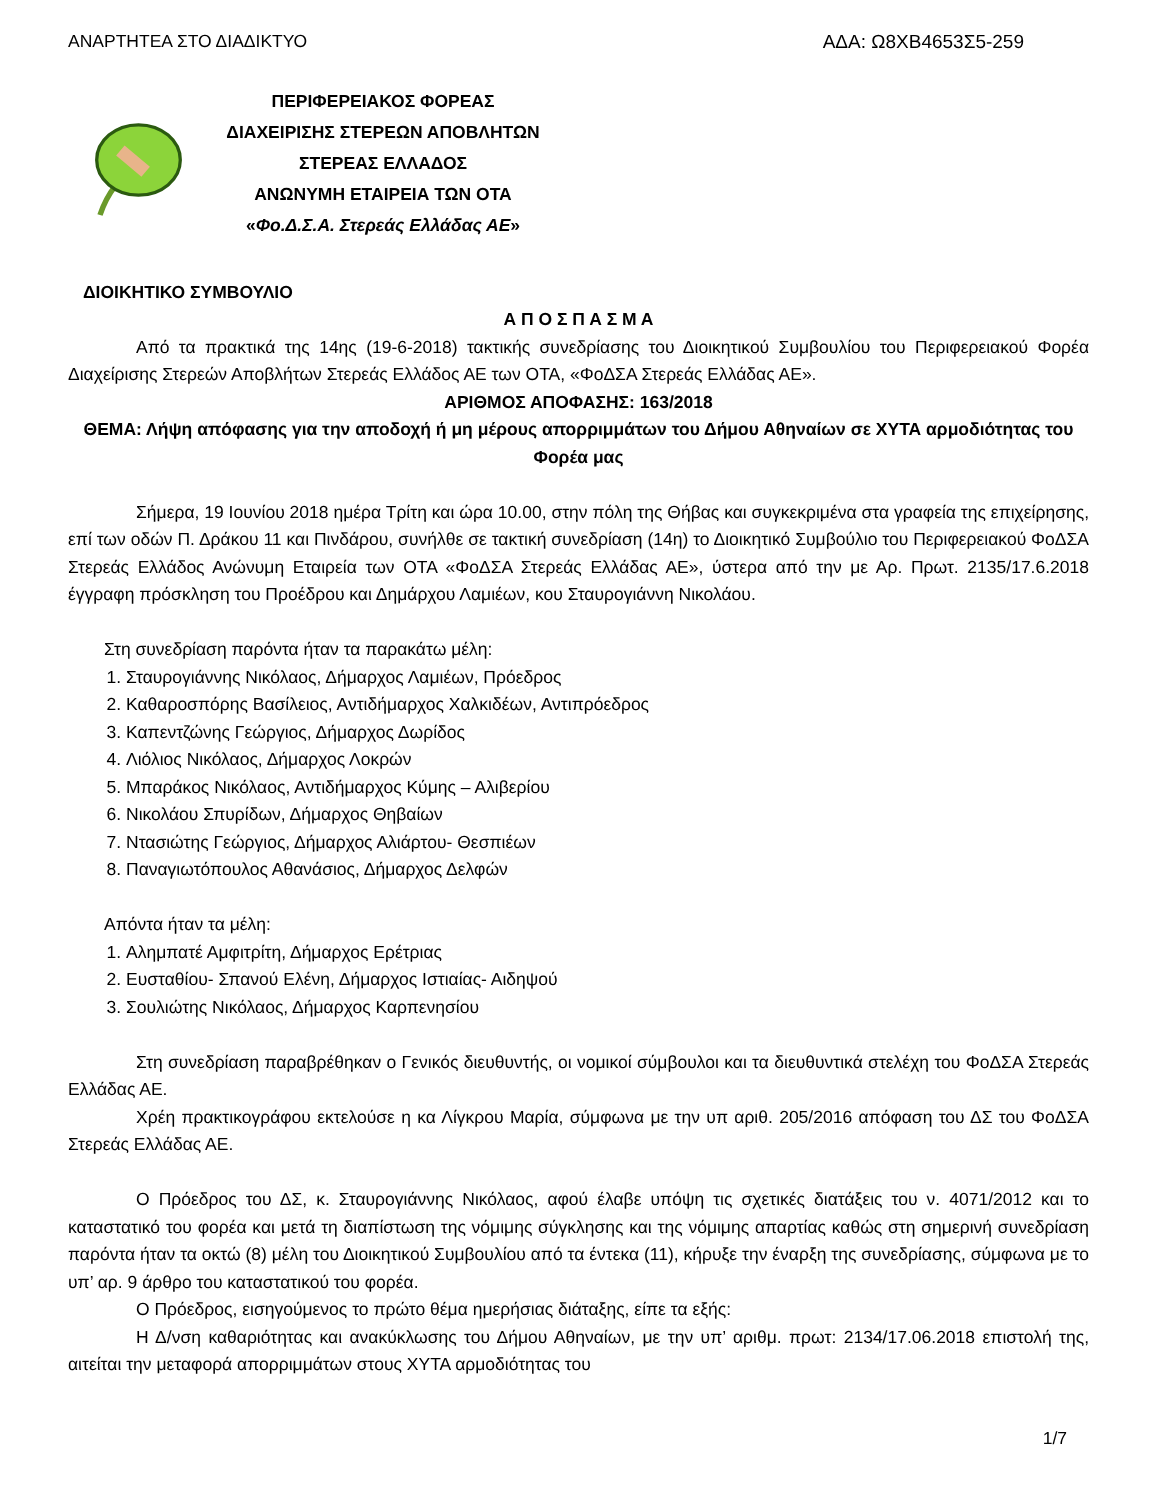ΑΝΑΡΤΗΤΕΑ ΣΤΟ ΔΙΑΔΙΚΤΥΟ ΑΔΑ: Ω8ΧΒ4653Σ5-259
ΠΕΡΙΦΕΡΕΙΑΚΟΣ ΦΟΡΕΑΣ
ΔΙΑΧΕΙΡΙΣΗΣ ΣΤΕΡΕΩΝ ΑΠΟΒΛΗΤΩΝ
ΣΤΕΡΕΑΣ ΕΛΛΑΔΟΣ
ΑΝΩΝΥΜΗ ΕΤΑΙΡΕΙΑ ΤΩΝ ΟΤΑ
«Φο.Δ.Σ.Α. Στερεάς Ελλάδας ΑΕ»
ΔΙΟΙΚΗΤΙΚΟ ΣΥΜΒΟΥΛΙΟ
Α Π Ο Σ Π Α Σ Μ Α
Από τα πρακτικά της 14ης (19-6-2018) τακτικής συνεδρίασης του Διοικητικού Συμβουλίου του Περιφερειακού Φορέα Διαχείρισης Στερεών Αποβλήτων Στερεάς Ελλάδος ΑΕ των ΟΤΑ, «ΦοΔΣΑ Στερεάς Ελλάδας ΑΕ».
ΑΡΙΘΜΟΣ ΑΠΟΦΑΣΗΣ: 163/2018
ΘΕΜΑ: Λήψη απόφασης για την αποδοχή ή μη μέρους απορριμμάτων του Δήμου Αθηναίων σε ΧΥΤΑ αρμοδιότητας του Φορέα μας
Σήμερα, 19 Ιουνίου 2018 ημέρα Τρίτη και ώρα 10.00, στην πόλη της Θήβας και συγκεκριμένα στα γραφεία της επιχείρησης, επί των οδών Π. Δράκου 11 και Πινδάρου, συνήλθε σε τακτική συνεδρίαση (14η) το Διοικητικό Συμβούλιο του Περιφερειακού ΦοΔΣΑ Στερεάς Ελλάδος Ανώνυμη Εταιρεία των ΟΤΑ «ΦοΔΣΑ Στερεάς Ελλάδας ΑΕ», ύστερα από την με Αρ. Πρωτ. 2135/17.6.2018 έγγραφη πρόσκληση του Προέδρου και Δημάρχου Λαμιέων, κου Σταυρογιάννη Νικολάου.
Στη συνεδρίαση παρόντα ήταν τα παρακάτω μέλη:
1. Σταυρογιάννης Νικόλαος, Δήμαρχος Λαμιέων, Πρόεδρος
2. Καθαροσπόρης Βασίλειος, Αντιδήμαρχος Χαλκιδέων, Αντιπρόεδρος
3. Καπεντζώνης Γεώργιος, Δήμαρχος Δωρίδος
4. Λιόλιος Νικόλαος, Δήμαρχος Λοκρών
5. Μπαράκος Νικόλαος, Αντιδήμαρχος Κύμης – Αλιβερίου
6. Νικολάου Σπυρίδων, Δήμαρχος Θηβαίων
7. Ντασιώτης Γεώργιος, Δήμαρχος Αλιάρτου- Θεσπιέων
8. Παναγιωτόπουλος Αθανάσιος, Δήμαρχος Δελφών
Απόντα ήταν τα μέλη:
1. Αλημπατέ Αμφιτρίτη, Δήμαρχος Ερέτριας
2. Ευσταθίου- Σπανού Ελένη, Δήμαρχος Ιστιαίας- Αιδηψού
3. Σουλιώτης Νικόλαος, Δήμαρχος Καρπενησίου
Στη συνεδρίαση παραβρέθηκαν ο Γενικός διευθυντής, οι νομικοί σύμβουλοι και τα διευθυντικά στελέχη του ΦοΔΣΑ Στερεάς Ελλάδας ΑΕ.
Χρέη πρακτικογράφου εκτελούσε η κα Λίγκρου Μαρία, σύμφωνα με την υπ αριθ. 205/2016 απόφαση του ΔΣ του ΦοΔΣΑ Στερεάς Ελλάδας ΑΕ.
Ο Πρόεδρος του ΔΣ, κ. Σταυρογιάννης Νικόλαος, αφού έλαβε υπόψη τις σχετικές διατάξεις του ν. 4071/2012 και το καταστατικό του φορέα και μετά τη διαπίστωση της νόμιμης σύγκλησης και της νόμιμης απαρτίας καθώς στη σημερινή συνεδρίαση παρόντα ήταν τα οκτώ (8) μέλη του Διοικητικού Συμβουλίου από τα έντεκα (11), κήρυξε την έναρξη της συνεδρίασης, σύμφωνα με το υπ’ αρ. 9 άρθρο του καταστατικού του φορέα.
Ο Πρόεδρος, εισηγούμενος το πρώτο θέμα ημερήσιας διάταξης, είπε τα εξής:
Η Δ/νση καθαριότητας και ανακύκλωσης του Δήμου Αθηναίων, με την υπ’ αριθμ. πρωτ: 2134/17.06.2018 επιστολή της, αιτείται την μεταφορά απορριμμάτων στους ΧΥΤΑ αρμοδιότητας του
1/7